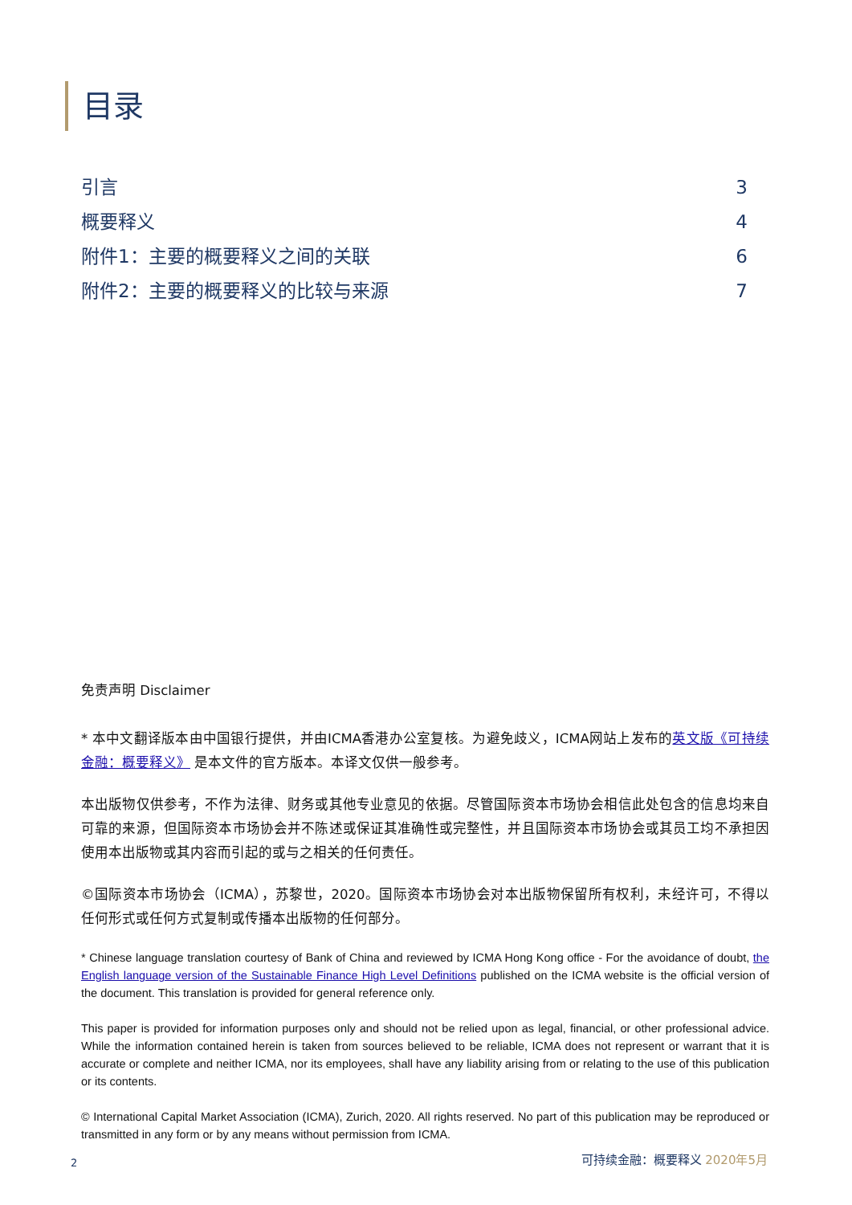目录
引言 3
概要释义 4
附件1：主要的概要释义之间的关联 6
附件2：主要的概要释义的比较与来源 7
免责声明 Disclaimer
* 本中文翻译版本由中国银行提供，并由ICMA香港办公室复核。为避免歧义，ICMA网站上发布的英文版《可持续金融：概要释义》 是本文件的官方版本。本译文仅供一般参考。
本出版物仅供参考，不作为法律、财务或其他专业意见的依据。尽管国际资本市场协会相信此处包含的信息均来自可靠的来源，但国际资本市场协会并不陈述或保证其准确性或完整性，并且国际资本市场协会或其员工均不承担因使用本出版物或其内容而引起的或与之相关的任何责任。
©国际资本市场协会（ICMA），苏黎世，2020。国际资本市场协会对本出版物保留所有权利，未经许可，不得以任何形式或任何方式复制或传播本出版物的任何部分。
* Chinese language translation courtesy of Bank of China and reviewed by ICMA Hong Kong office - For the avoidance of doubt, the English language version of the Sustainable Finance High Level Definitions published on the ICMA website is the official version of the document. This translation is provided for general reference only.
This paper is provided for information purposes only and should not be relied upon as legal, financial, or other professional advice. While the information contained herein is taken from sources believed to be reliable, ICMA does not represent or warrant that it is accurate or complete and neither ICMA, nor its employees, shall have any liability arising from or relating to the use of this publication or its contents.
© International Capital Market Association (ICMA), Zurich, 2020. All rights reserved. No part of this publication may be reproduced or transmitted in any form or by any means without permission from ICMA.
2 可持续金融：概要释义 2020年5月